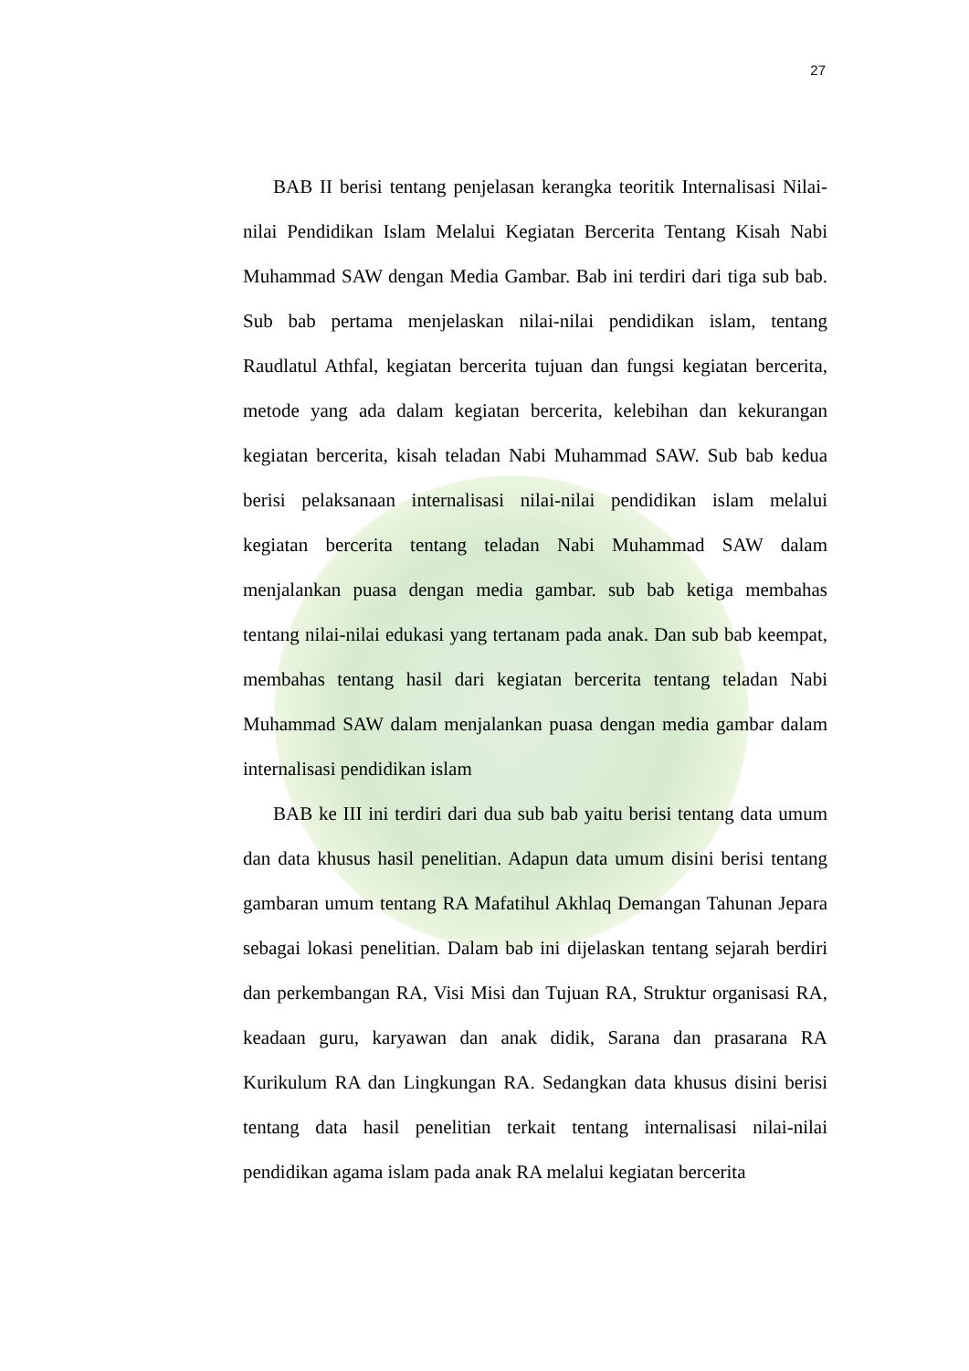27
BAB II berisi tentang penjelasan kerangka teoritik Internalisasi Nilai-nilai Pendidikan Islam Melalui Kegiatan Bercerita Tentang Kisah Nabi Muhammad SAW dengan Media Gambar. Bab ini terdiri dari tiga sub bab. Sub bab pertama menjelaskan nilai-nilai pendidikan islam, tentang Raudlatul Athfal, kegiatan bercerita tujuan dan fungsi kegiatan bercerita, metode yang ada dalam kegiatan bercerita, kelebihan dan kekurangan kegiatan bercerita, kisah teladan Nabi Muhammad SAW. Sub bab kedua berisi pelaksanaan internalisasi nilai-nilai pendidikan islam melalui kegiatan bercerita tentang teladan Nabi Muhammad SAW dalam menjalankan puasa dengan media gambar. sub bab ketiga membahas tentang nilai-nilai edukasi yang tertanam pada anak. Dan sub bab keempat, membahas tentang hasil dari kegiatan bercerita tentang teladan Nabi Muhammad SAW dalam menjalankan puasa dengan media gambar dalam internalisasi pendidikan islam
BAB ke III ini terdiri dari dua sub bab yaitu berisi tentang data umum dan data khusus hasil penelitian. Adapun data umum disini berisi tentang gambaran umum tentang RA Mafatihul Akhlaq Demangan Tahunan Jepara sebagai lokasi penelitian. Dalam bab ini dijelaskan tentang sejarah berdiri dan perkembangan RA, Visi Misi dan Tujuan RA, Struktur organisasi RA, keadaan guru, karyawan dan anak didik, Sarana dan prasarana RA Kurikulum RA dan Lingkungan RA. Sedangkan data khusus disini berisi tentang data hasil penelitian terkait tentang internalisasi nilai-nilai pendidikan agama islam pada anak RA melalui kegiatan bercerita